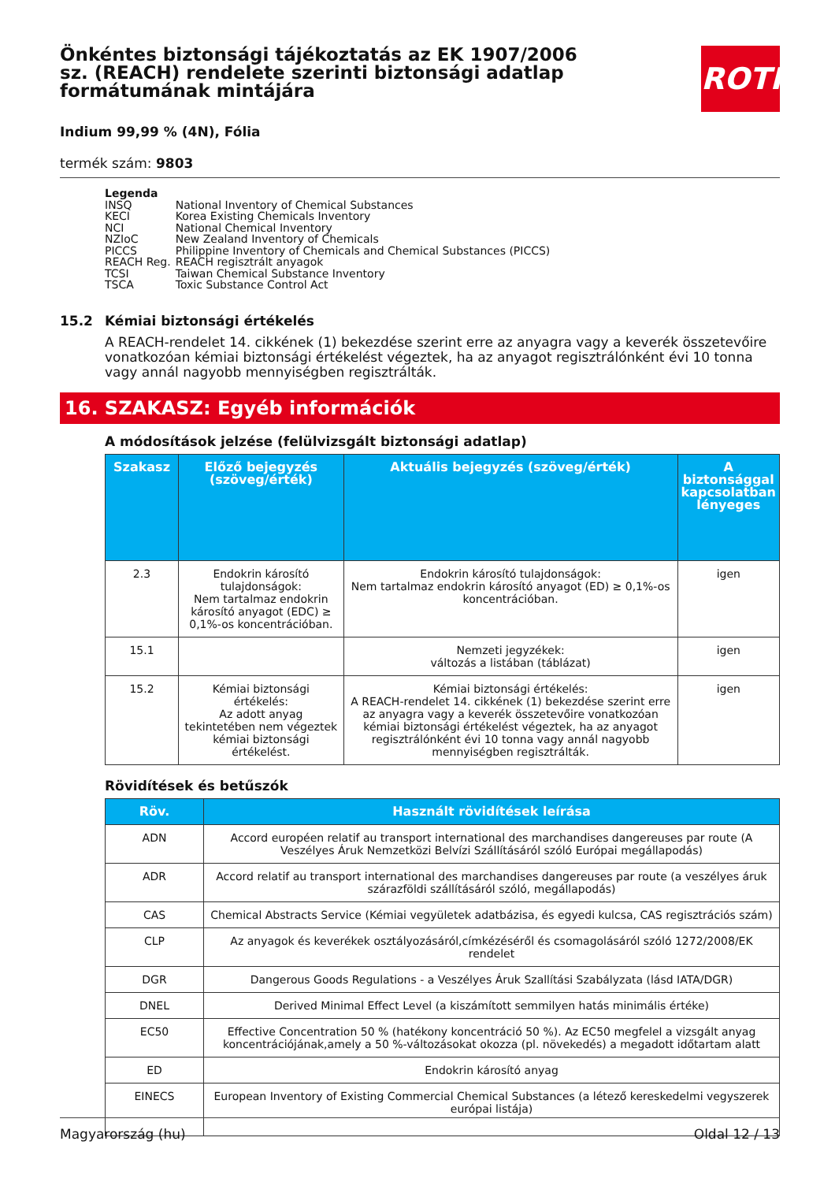ROTH
Önkéntes biztonsági tájékoztatás az EK 1907/2006 sz. (REACH) rendelete szerinti biztonsági adatlap formátumának mintájára
Indium 99,99 % (4N), Fólia
termék szám: 9803
Legenda
| INSQ | National Inventory of Chemical Substances |
| KECI | Korea Existing Chemicals Inventory |
| NCI | National Chemical Inventory |
| NZIoC | New Zealand Inventory of Chemicals |
| PICCS | Philippine Inventory of Chemicals and Chemical Substances (PICCS) |
| REACH Reg. | REACH regisztrált anyagok |
| TCSI | Taiwan Chemical Substance Inventory |
| TSCA | Toxic Substance Control Act |
15.2 Kémiai biztonsági értékelés
A REACH-rendelet 14. cikkének (1) bekezdése szerint erre az anyagra vagy a keverék összetevőire vonatkozóan kémiai biztonsági értékelést végeztek, ha az anyagot regisztrálónként évi 10 tonna vagy annál nagyobb mennyiségben regisztrálták.
16. SZAKASZ: Egyéb információk
A módosítások jelzése (felülvizsgált biztonsági adatlap)
| Szakasz | Előző bejegyzés (szöveg/érték) | Aktuális bejegyzés (szöveg/érték) | A biztonsággal kapcsolatban lényeges |
| --- | --- | --- | --- |
| 2.3 | Endokrin károsító tulajdonságok: Nem tartalmaz endokrin károsító anyagot (EDC) ≥ 0,1%-os koncentrációban. | Endokrin károsító tulajdonságok: Nem tartalmaz endokrin károsító anyagot (ED) ≥ 0,1%-os koncentrációban. | igen |
| 15.1 | | Nemzeti jegyzékek: változás a listában (táblázat) | igen |
| 15.2 | Kémiai biztonsági értékelés: Az adott anyag tekintetében nem végeztek kémiai biztonsági értékelést. | Kémiai biztonsági értékelés: A REACH-rendelet 14. cikkének (1) bekezdése szerint erre az anyagra vagy a keverék összetevőire vonatkozóan kémiai biztonsági értékelést végeztek, ha az anyagot regisztrálónként évi 10 tonna vagy annál nagyobb mennyiségben regisztrálták. | igen |
Rövidítések és betűszók
| Röv. | Használt rövidítések leírása |
| --- | --- |
| ADN | Accord européen relatif au transport international des marchandises dangereuses par route (A Veszélyes Áruk Nemzetközi Belvízi Szállításáról szóló Európai megállapodás) |
| ADR | Accord relatif au transport international des marchandises dangereuses par route (a veszélyes áruk szárazföldi szállításáról szóló, megállapodás) |
| CAS | Chemical Abstracts Service (Kémiai vegyületek adatbázisa, és egyedi kulcsa, CAS regisztrációs szám) |
| CLP | Az anyagok és keverékek osztályozásáról,címkézéséről és csomagolásáról szóló 1272/2008/EK rendelet |
| DGR | Dangerous Goods Regulations - a Veszélyes Áruk Szallítási Szabályzata (lásd IATA/DGR) |
| DNEL | Derived Minimal Effect Level (a kiszámított semmilyen hatás minimális értéke) |
| EC50 | Effective Concentration 50 % (hatékony koncentráció 50 %). Az EC50 megfelel a vizsgált anyag koncentrációjának,amely a 50 %-változásokat okozza (pl. növekedés) a megadott időtartam alatt |
| ED | Endokrin károsító anyag |
| EINECS | European Inventory of Existing Commercial Chemical Substances (a létező kereskedelmi vegyszerek európai listája) |
Magyarország (hu) Oldal 12 / 13